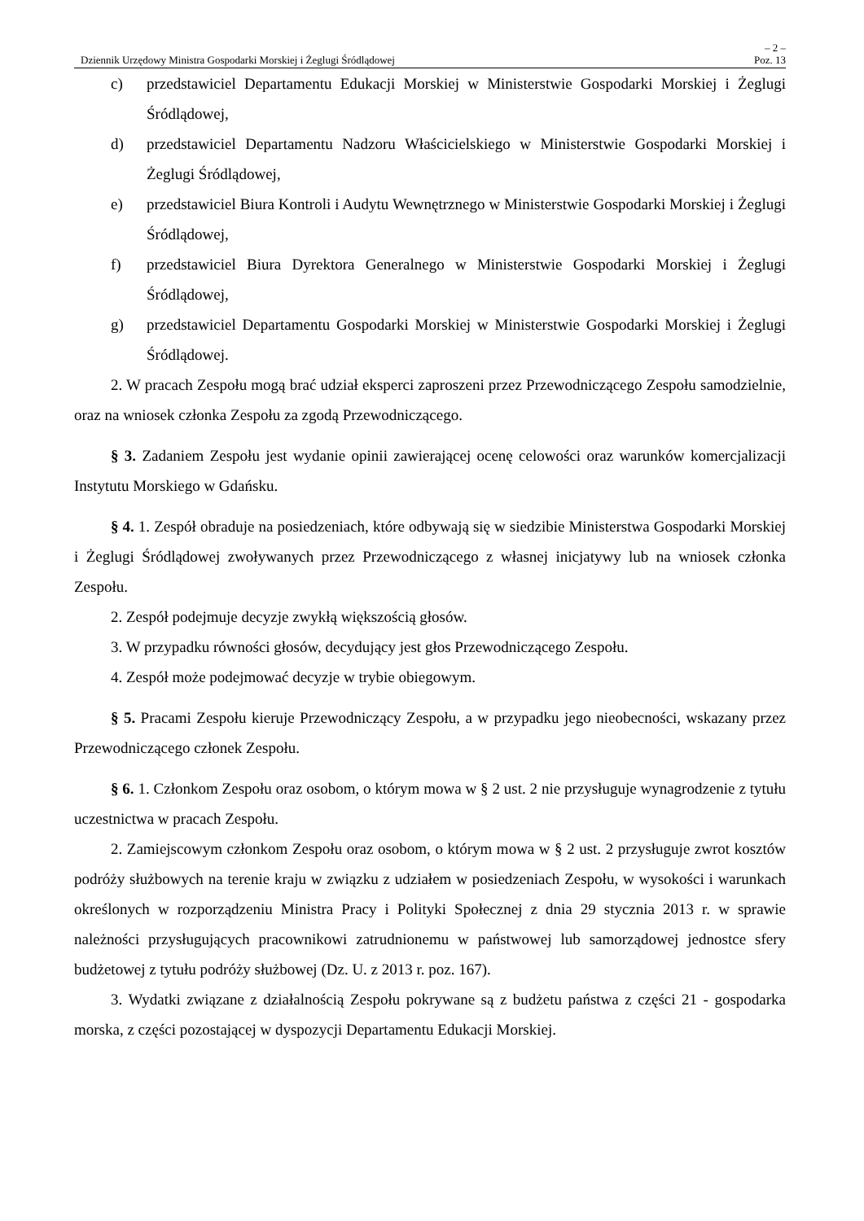– 2 –
Dziennik Urzędowy Ministra Gospodarki Morskiej i Żeglugi Śródlądowej Poz. 13
c) przedstawiciel Departamentu Edukacji Morskiej w Ministerstwie Gospodarki Morskiej i Żeglugi Śródlądowej,
d) przedstawiciel Departamentu Nadzoru Właścicielskiego w Ministerstwie Gospodarki Morskiej i Żeglugi Śródlądowej,
e) przedstawiciel Biura Kontroli i Audytu Wewnętrznego w Ministerstwie Gospodarki Morskiej i Żeglugi Śródlądowej,
f) przedstawiciel Biura Dyrektora Generalnego w Ministerstwie Gospodarki Morskiej i Żeglugi Śródlądowej,
g) przedstawiciel Departamentu Gospodarki Morskiej w Ministerstwie Gospodarki Morskiej i Żeglugi Śródlądowej.
2. W pracach Zespołu mogą brać udział eksperci zaproszeni przez Przewodniczącego Zespołu samodzielnie, oraz na wniosek członka Zespołu za zgodą Przewodniczącego.
§ 3. Zadaniem Zespołu jest wydanie opinii zawierającej ocenę celowości oraz warunków komercjalizacji Instytutu Morskiego w Gdańsku.
§ 4. 1. Zespół obraduje na posiedzeniach, które odbywają się w siedzibie Ministerstwa Gospodarki Morskiej i Żeglugi Śródlądowej zwoływanych przez Przewodniczącego z własnej inicjatywy lub na wniosek członka Zespołu.
2. Zespół podejmuje decyzje zwykłą większością głosów.
3. W przypadku równości głosów, decydujący jest głos Przewodniczącego Zespołu.
4. Zespół może podejmować decyzje w trybie obiegowym.
§ 5. Pracami Zespołu kieruje Przewodniczący Zespołu, a w przypadku jego nieobecności, wskazany przez Przewodniczącego członek Zespołu.
§ 6. 1. Członkom Zespołu oraz osobom, o którym mowa w § 2 ust. 2 nie przysługuje wynagrodzenie z tytułu uczestnictwa w pracach Zespołu.
2. Zamiejscowym członkom Zespołu oraz osobom, o którym mowa w § 2 ust. 2 przysługuje zwrot kosztów podróży służbowych na terenie kraju w związku z udziałem w posiedzeniach Zespołu, w wysokości i warunkach określonych w rozporządzeniu Ministra Pracy i Polityki Społecznej z dnia 29 stycznia 2013 r. w sprawie należności przysługujących pracownikowi zatrudnionemu w państwowej lub samorządowej jednostce sfery budżetowej z tytułu podróży służbowej (Dz. U. z 2013 r. poz. 167).
3. Wydatki związane z działalnością Zespołu pokrywane są z budżetu państwa z części 21 - gospodarka morska, z części pozostającej w dyspozycji Departamentu Edukacji Morskiej.